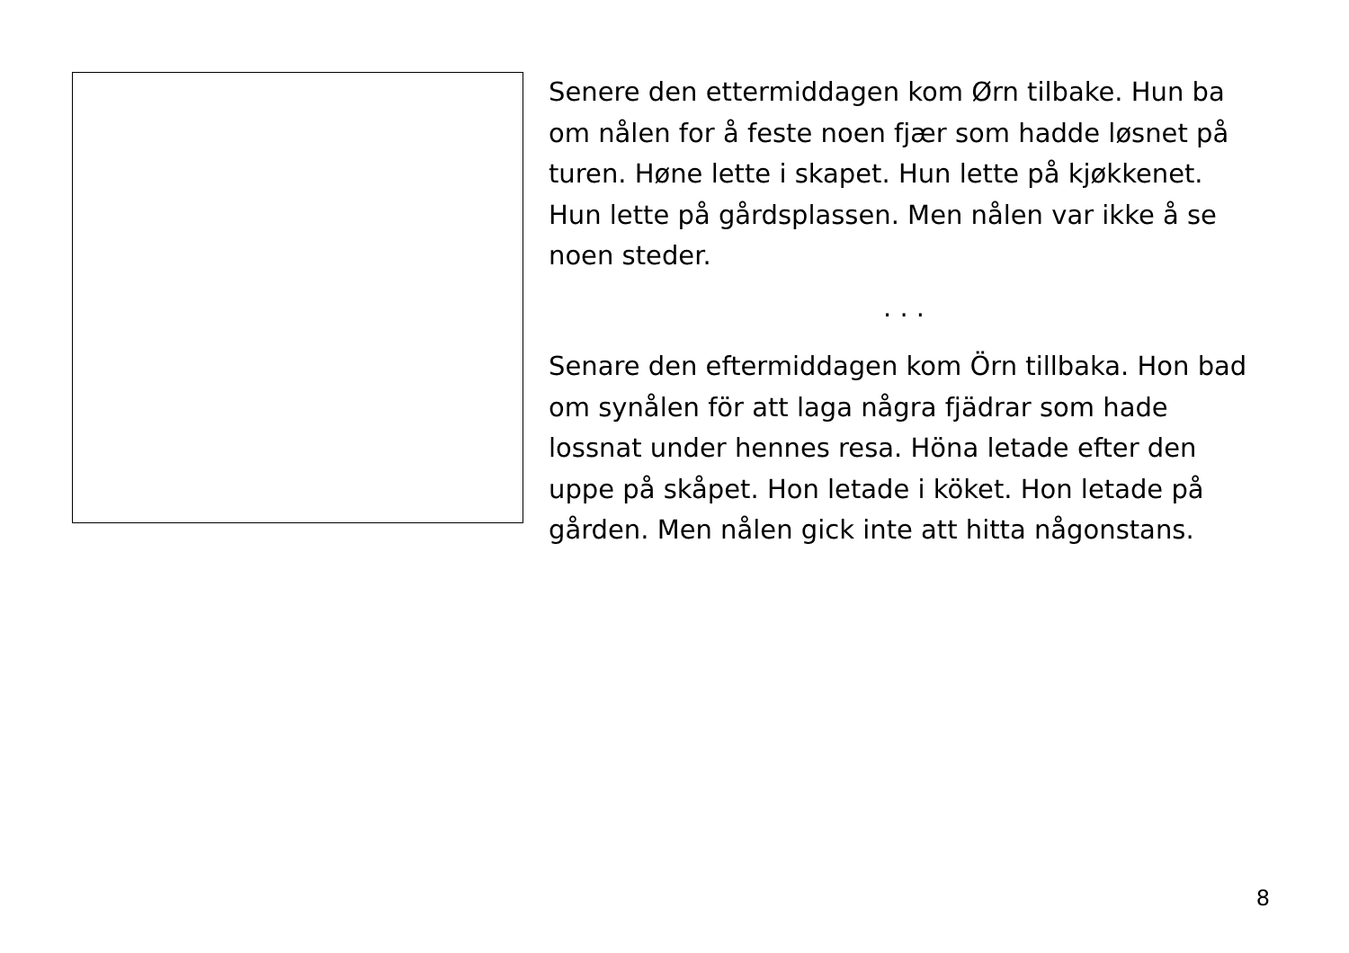Senere den ettermiddagen kom Ørn tilbake. Hun ba om nålen for å feste noen fjær som hadde løsnet på turen. Høne lette i skapet. Hun lette på kjøkkenet. Hun lette på gårdsplassen. Men nålen var ikke å se noen steder.
. . .
Senare den eftermiddagen kom Örn tillbaka. Hon bad om synålen för att laga några fjädrar som hade lossnat under hennes resa. Höna letade efter den uppe på skåpet. Hon letade i köket. Hon letade på gården. Men nålen gick inte att hitta någonstans.
8